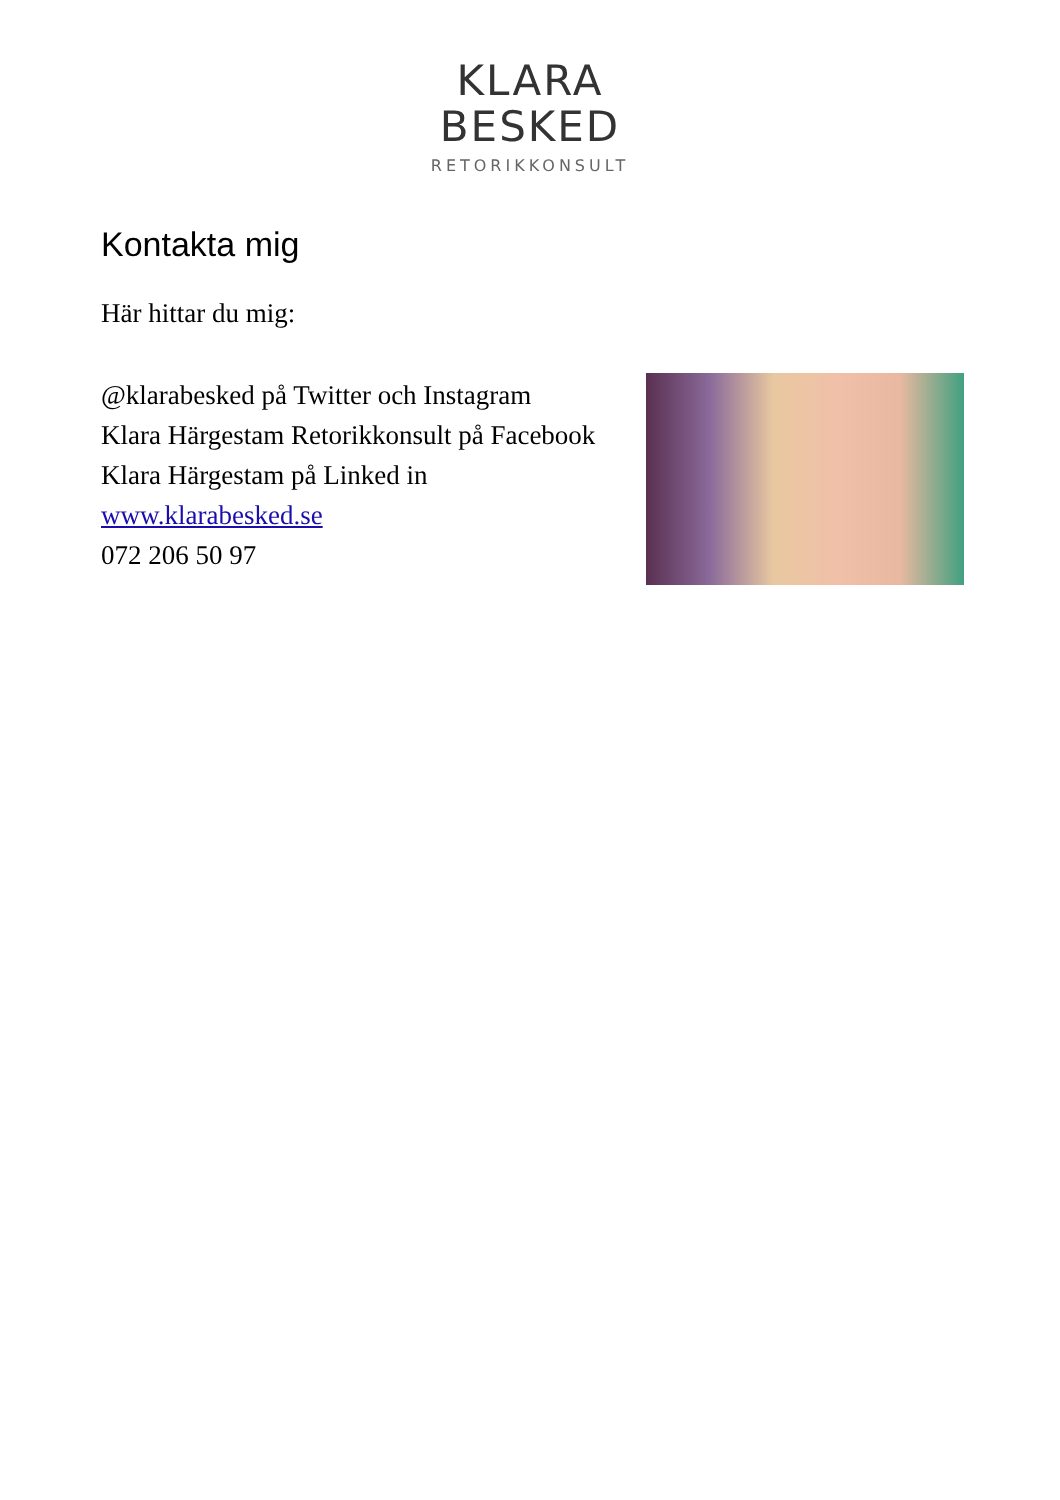KLARA
BESKED
RETORIKKONSULT
Kontakta mig
Här hittar du mig:
@klarabesked på Twitter och Instagram
Klara Härgestam Retorikkonsult på Facebook
Klara Härgestam på Linked in
www.klarabesked.se
072 206 50 97